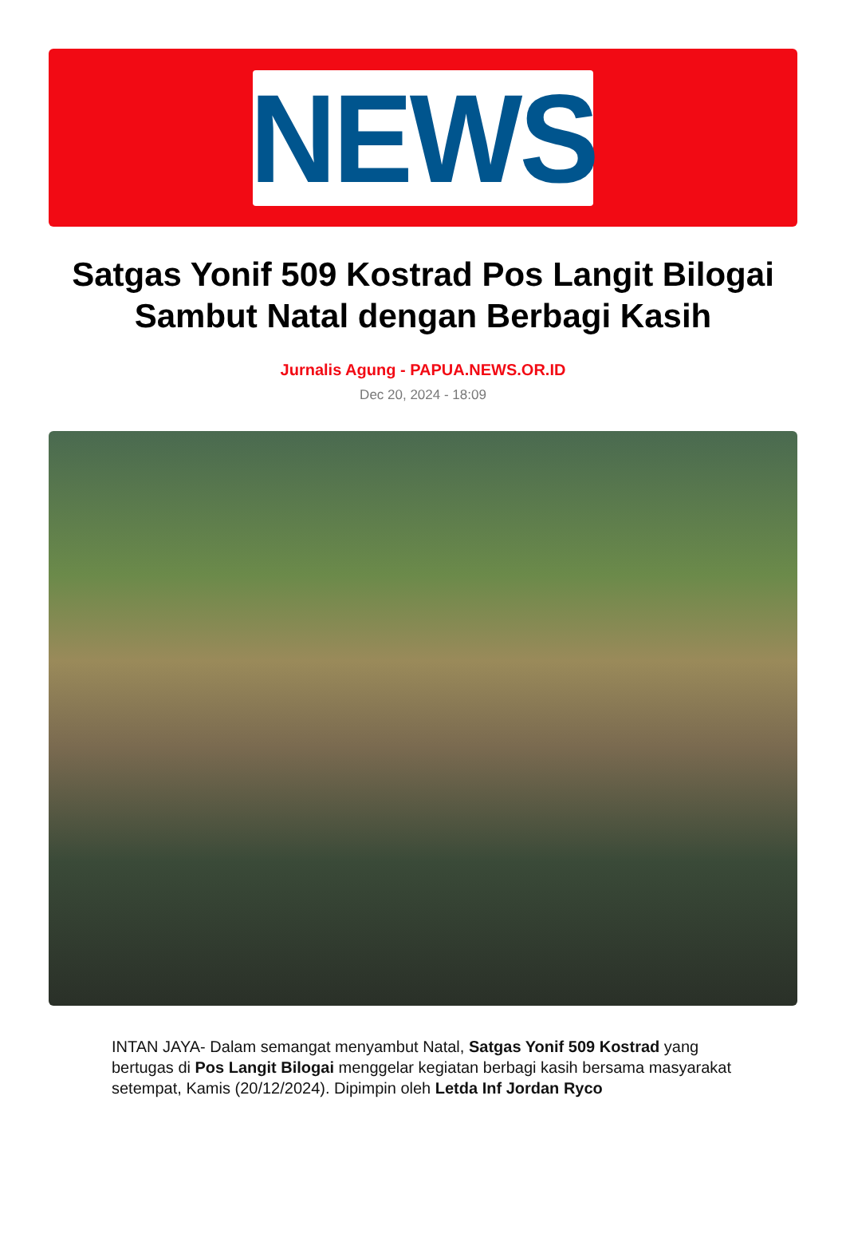NEWS
Satgas Yonif 509 Kostrad Pos Langit Bilogai Sambut Natal dengan Berbagi Kasih
Jurnalis Agung - PAPUA.NEWS.OR.ID
Dec 20, 2024 - 18:09
INTAN JAYA- Dalam semangat menyambut Natal, Satgas Yonif 509 Kostrad yang bertugas di Pos Langit Bilogai menggelar kegiatan berbagi kasih bersama masyarakat setempat, Kamis (20/12/2024). Dipimpin oleh Letda Inf Jordan Ryco